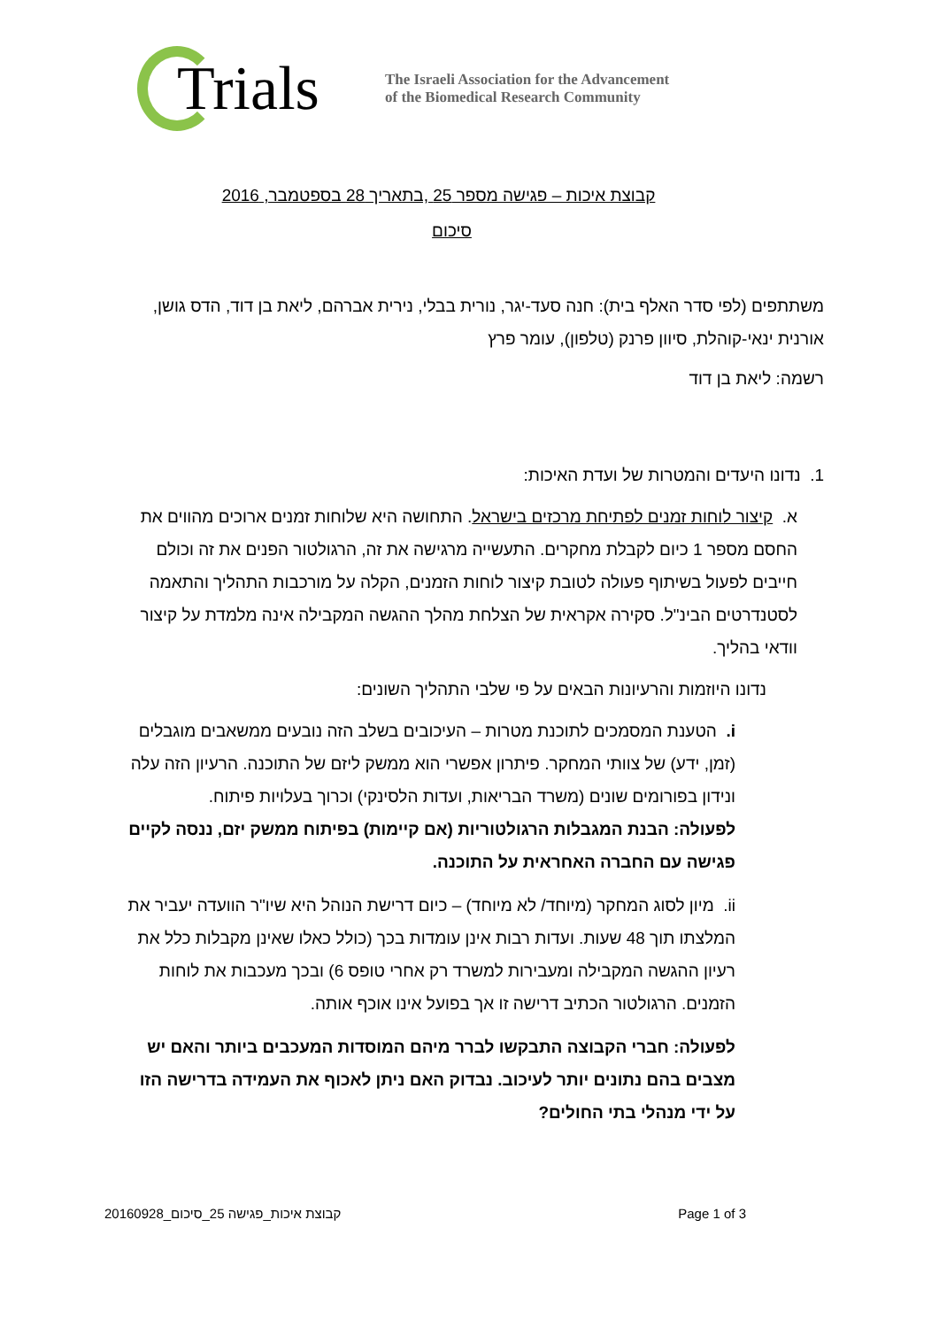Trials
The Israeli Association for the Advancement
of the Biomedical Research Community
קבוצת איכות – פגישה מספר 25 ,בתאריך 28 בספטמבר, 2016
סיכום
משתתפים (לפי סדר האלף בית): חנה סעד-יגר, נורית בבלי, נירית אברהם, ליאת בן דוד, הדס גושן, אורנית ינאי-קוהלת, סיוון פרנק (טלפון), עומר פרץ
רשמה: ליאת בן דוד
1. נדונו היעדים והמטרות של ועדת האיכות:
א. קיצור לוחות זמנים לפתיחת מרכזים בישראל. התחושה היא שלוחות זמנים ארוכים מהווים את החסם מספר 1 כיום לקבלת מחקרים. התעשייה מרגישה את זה, הרגולטור הפנים את זה וכולם חייבים לפעול בשיתוף פעולה לטובת קיצור לוחות הזמנים, הקלה על מורכבות התהליך והתאמה לסטנדרטים הבינ"ל. סקירה אקראית של הצלחת מהלך ההגשה המקבילה אינה מלמדת על קיצור וודאי בהליך.
נדונו היוזמות והרעיונות הבאים על פי שלבי התהליך השונים:
i. הטענת המסמכים לתוכנת מטרות – העיכובים בשלב הזה נובעים ממשאבים מוגבלים (זמן, ידע) של צוותי המחקר. פיתרון אפשרי הוא ממשק ליזם של התוכנה. הרעיון הזה עלה ונידון בפורומים שונים (משרד הבריאות, ועדות הלסינקי) וכרוך בעלויות פיתוח.
לפעולה: הבנת המגבלות הרגולטוריות (אם קיימות) בפיתוח ממשק יזם, ננסה לקיים פגישה עם החברה האחראית על התוכנה.
ii. מיון לסוג המחקר (מיוחד/ לא מיוחד) – כיום דרישת הנוהל היא שיו"ר הוועדה יעביר את המלצתו תוך 48 שעות. ועדות רבות אינן עומדות בכך (כולל כאלו שאינן מקבלות כלל את רעיון ההגשה המקבילה ומעבירות למשרד רק אחרי טופס 6) ובכך מעכבות את לוחות הזמנים. הרגולטור הכתיב דרישה זו אך בפועל אינו אוכף אותה.
לפעולה: חברי הקבוצה התבקשו לברר מיהם המוסדות המעכבים ביותר והאם יש מצבים בהם נתונים יותר לעיכוב. נבדוק האם ניתן לאכוף את העמידה בדרישה הזו על ידי מנהלי בתי החולים?
קבוצת איכות_פגישה 25_סיכום_20160928 Page 1 of 3